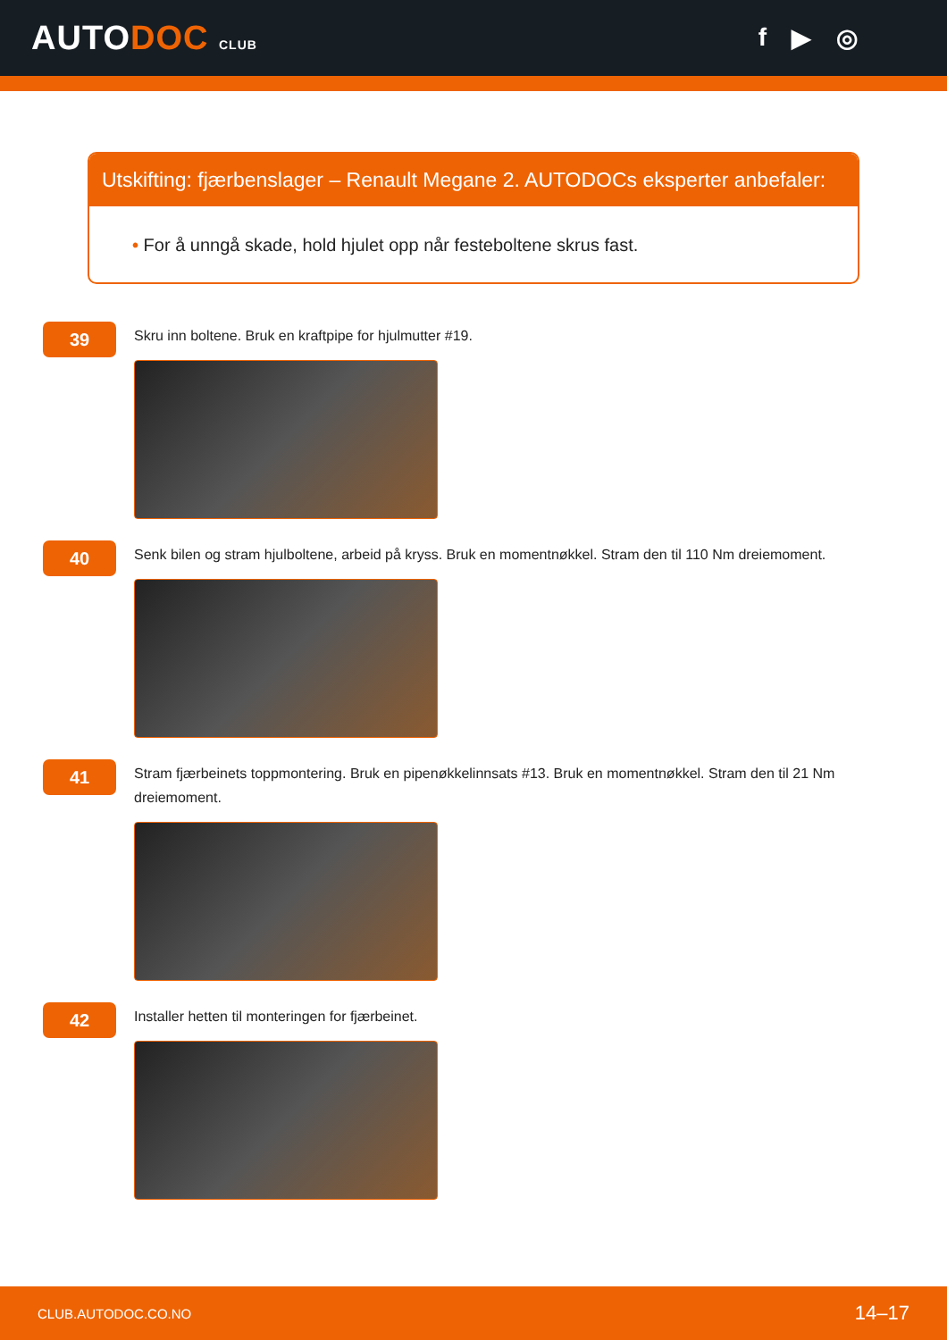AUTODOC CLUB
f ▶ ◎
Utskifting: fjærbenslager – Renault Megane 2. AUTODOCs eksperter anbefaler:
• For å unngå skade, hold hjulet opp når festeboltene skrus fast.
39
Skru inn boltene. Bruk en kraftpipe for hjulmutter #19.
40
Senk bilen og stram hjulboltene, arbeid på kryss. Bruk en momentnøkkel. Stram den til 110 Nm dreiemoment.
41
Stram fjærbeinets toppmontering. Bruk en pipenøkkelinnsats #13. Bruk en momentnøkkel. Stram den til 21 Nm dreiemoment.
42
Installer hetten til monteringen for fjærbeinet.
CLUB.AUTODOC.CO.NO 14–17